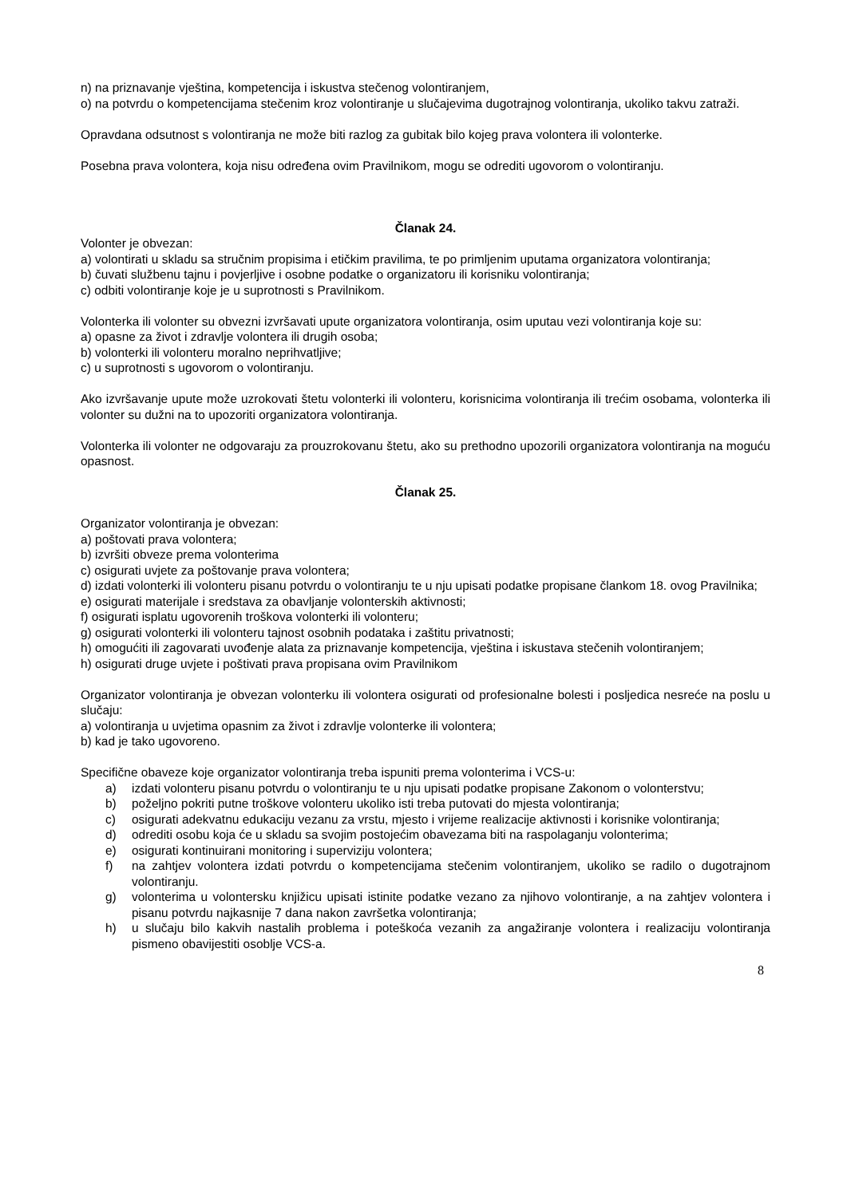n) na priznavanje vještina, kompetencija i iskustva stečenog volontiranjem,
o) na potvrdu o kompetencijama stečenim kroz volontiranje u slučajevima dugotrajnog volontiranja, ukoliko takvu zatraži.
Opravdana odsutnost s volontiranja ne može biti razlog za gubitak bilo kojeg prava volontera ili volonterke.
Posebna prava volontera, koja nisu određena ovim Pravilnikom, mogu se odrediti ugovorom o volontiranju.
Članak 24.
Volonter je obvezan:
a) volontirati u skladu sa stručnim propisima i etičkim pravilima, te po primljenim uputama organizatora volontiranja;
b) čuvati službenu tajnu i povjerljive i osobne podatke o organizatoru ili korisniku volontiranja;
c) odbiti volontiranje koje je u suprotnosti s Pravilnikom.
Volonterka ili volonter su obvezni izvršavati upute organizatora volontiranja, osim uputau vezi volontiranja koje su:
a) opasne za život i zdravlje volontera ili drugih osoba;
b) volonterki ili volonteru moralno neprihvatljive;
c) u suprotnosti s ugovorom o volontiranju.
Ako izvršavanje upute može uzrokovati štetu volonterki ili volonteru, korisnicima volontiranja ili trećim osobama, volonterka ili volonter su dužni na to upozoriti organizatora volontiranja.
Volonterka ili volonter ne odgovaraju za prouzrokovanu štetu, ako su prethodno upozorili organizatora volontiranja na moguću opasnost.
Članak 25.
Organizator volontiranja je obvezan:
a) poštovati prava volontera;
b) izvršiti obveze prema volonterima
c) osigurati uvjete za poštovanje prava volontera;
d) izdati volonterki ili volonteru pisanu potvrdu o volontiranju te u nju upisati podatke propisane člankom 18. ovog Pravilnika;
e) osigurati materijale i sredstava za obavljanje volonterskih aktivnosti;
f) osigurati isplatu ugovorenih troškova volonterki ili volonteru;
g) osigurati volonterki ili volonteru tajnost osobnih podataka i zaštitu privatnosti;
h) omogućiti ili zagovarati uvođenje alata za priznavanje kompetencija, vještina i iskustava stečenih volontiranjem;
h) osigurati druge uvjete i poštivati prava propisana ovim Pravilnikom
Organizator volontiranja je obvezan volonterku ili volontera osigurati od profesionalne bolesti i posljedica nesreće na poslu u slučaju:
a) volontiranja u uvjetima opasnim za život i zdravlje volonterke ili volontera;
b) kad je tako ugovoreno.
Specifične obaveze koje organizator volontiranja treba ispuniti prema volonterima i VCS-u:
a) izdati volonteru pisanu potvrdu o volontiranju te u nju upisati podatke propisane Zakonom o volonterstvu;
b) poželjno pokriti putne troškove volonteru ukoliko isti treba putovati do mjesta volontiranja;
c) osigurati adekvatnu edukaciju vezanu za vrstu, mjesto i vrijeme realizacije aktivnosti i korisnike volontiranja;
d) odrediti osobu koja će u skladu sa svojim postojećim obavezama biti na raspolaganju volonterima;
e) osigurati kontinuirani monitoring i superviziju volontera;
f) na zahtjev volontera izdati potvrdu o kompetencijama stečenim volontiranjem, ukoliko se radilo o dugotrajnom volontiranju.
g) volonterima u volontersku knjižicu upisati istinite podatke vezano za njihovo volontiranje, a na zahtjev volontera i pisanu potvrdu najkasnije 7 dana nakon završetka volontiranja;
h) u slučaju bilo kakvih nastalih problema i poteškoća vezanih za angažiranje volontera i realizaciju volontiranja pismeno obavijestiti osoblje VCS-a.
8